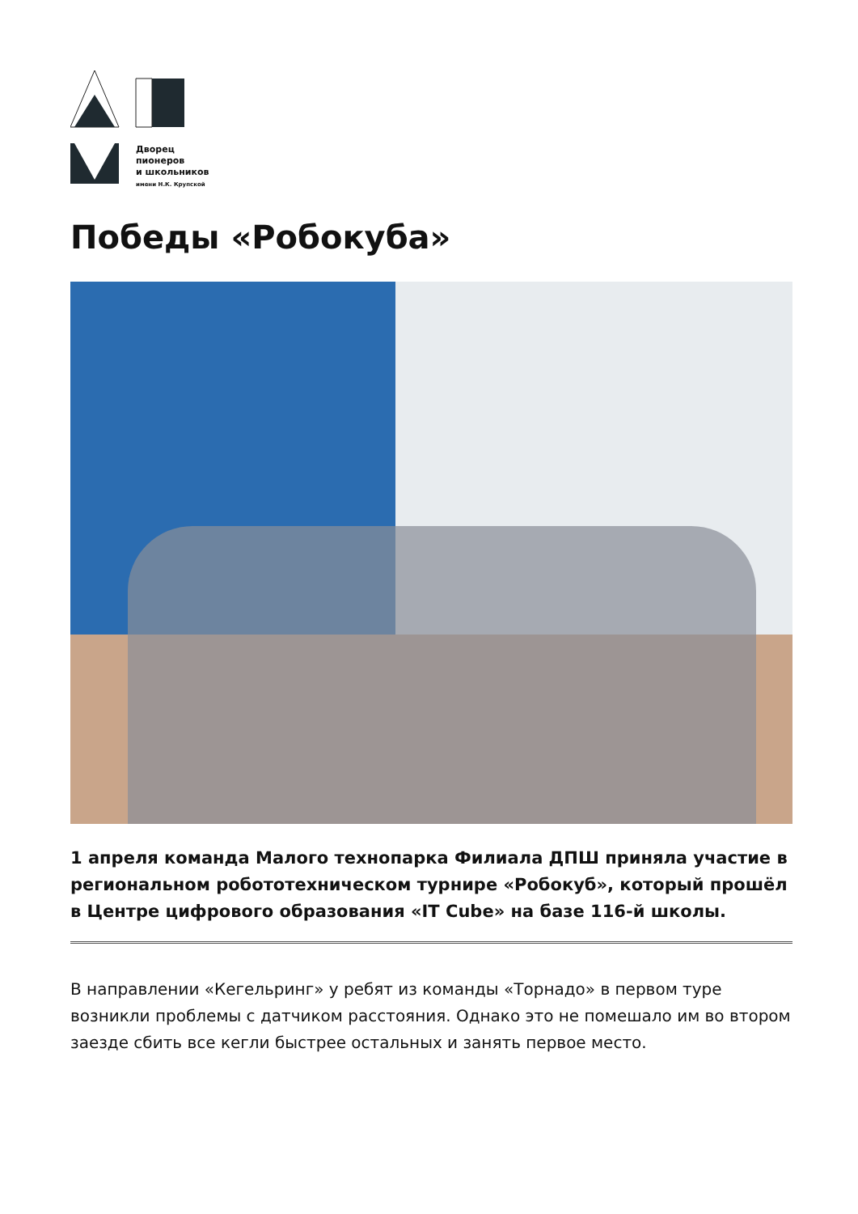Дворец
пионеров
и школьников
имени Н.К. Крупской
Победы «Робокуба»
1 апреля команда Малого технопарка Филиала ДПШ приняла участие в региональном робототехническом турнире «Робокуб», который прошёл в Центре цифрового образования «IT Cube» на базе 116-й школы.
В направлении «Кегельринг» у ребят из команды «Торнадо» в первом туре возникли проблемы с датчиком расстояния. Однако это не помешало им во втором заезде сбить все кегли быстрее остальных и занять первое место.